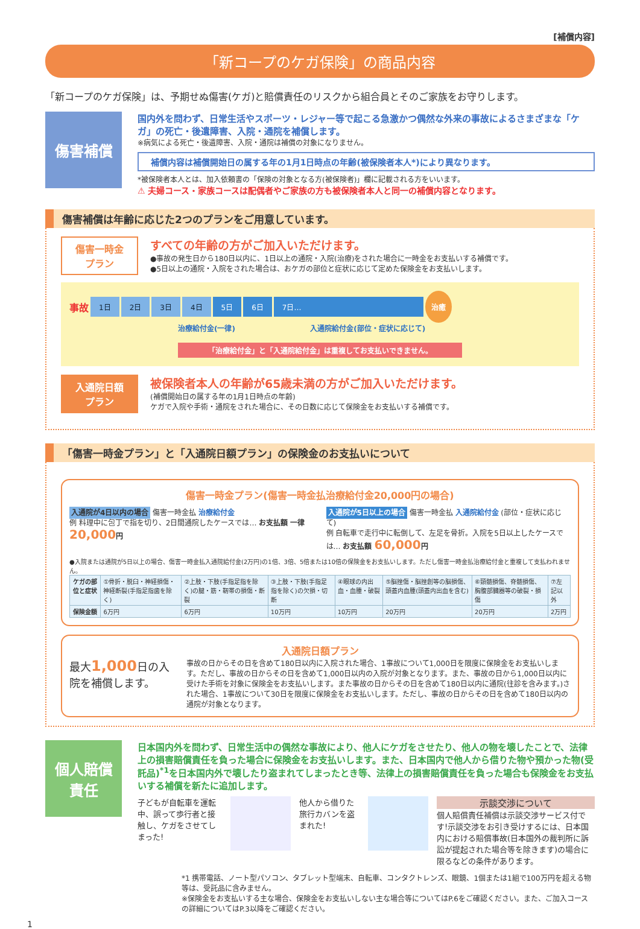[補償内容]
「新コープのケガ保険」の商品内容
「新コープのケガ保険」は、予期せぬ傷害(ケガ)と賠償責任のリスクから組合員とそのご家族をお守りします。
傷害補償
国内外を問わず、日常生活やスポーツ・レジャー等で起こる急激かつ偶然な外来の事故によるさまざまな「ケガ」の死亡・後遺障害、入院・通院を補償します。
※病気による死亡・後遺障害、入院・通院は補償の対象になりません。
補償内容は補償開始日の属する年の1月1日時点の年齢(被保険者本人*)により異なります。
*被保険者本人とは、加入依頼書の「保険の対象となる方(被保険者)」欄に記載される方をいいます。
⚠ 夫婦コース・家族コースは配偶者やご家族の方も被保険者本人と同一の補償内容となります。
傷害補償は年齢に応じた2つのプランをご用意しています。
傷害一時金
プラン
すべての年齢の方がご加入いただけます。
●事故の発生日から180日以内に、1日以上の通院・入院(治療)をされた場合に一時金をお支払いする補償です。
●5日以上の通院・入院をされた場合は、おケガの部位と症状に応じて定めた保険金をお支払いします。
事故 1日 2日 3日 4日 5日 6日 7日… 治癒
治療給付金(一律) 入通院給付金(部位・症状に応じて)
「治療給付金」と「入通院給付金」は重複してお支払いできません。
入通院日額
プラン
被保険者本人の年齢が65歳未満の方がご加入いただけます。
(補償開始日の属する年の1月1日時点の年齢)
ケガで入院や手術・通院をされた場合に、その日数に応じて保険金をお支払いする補償です。
「傷害一時金プラン」と「入通院日額プラン」の保険金のお支払いについて
傷害一時金プラン(傷害一時金払治療給付金20,000円の場合)
入通院が4日以内の場合 傷害一時金払 治療給付金
例 料理中に包丁で指を切り、2日間通院したケースでは… お支払額 一律20,000円
入通院が5日以上の場合 傷害一時金払 入通院給付金 (部位・症状に応じて)
例 自転車で走行中に転倒して、左足を骨折。入院を5日以上したケースでは… お支払額 60,000円
●入院または通院が5日以上の場合、傷害一時金払入通院給付金(2万円)の1倍、3倍、5倍または10倍の保険金をお支払いします。ただし傷害一時金払治療給付金と重複して支払われません。
| ケガの部位と症状 | ①骨折・脱臼・神経損傷・神経断裂(手指足指歯を除く) | ②上肢・下肢(手指足指を除く)の腱・筋・靭帯の損傷・断裂 | ③上肢・下肢(手指足指を除く)の欠損・切断 | ④眼球の内出血・血腫・破裂 | ⑤脳挫傷・脳挫創等の脳損傷、頭蓋内血腫(頭蓋内出血を含む) | ⑥頸髄損傷、脊髄損傷、胸腹部臓器等の破裂・損傷 | ⑦左記以外 |
| 保険金額 | 6万円 | 6万円 | 10万円 | 10万円 | 20万円 | 20万円 | 2万円 |
入通院日額プラン
最大1,000日の入院を補償します。
事故の日からその日を含めて180日以内に入院された場合、1事故について1,000日を限度に保険金をお支払いします。ただし、事故の日からその日を含めて1,000日以内の入院が対象となります。また、事故の日から1,000日以内に受けた手術を対象に保険金をお支払いします。また事故の日からその日を含めて180日以内に通院(往診を含みます。)された場合、1事故について30日を限度に保険金をお支払いします。ただし、事故の日からその日を含めて180日以内の通院が対象となります。
個人賠償
責任
日本国内外を問わず、日常生活中の偶然な事故により、他人にケガをさせたり、他人の物を壊したことで、法律上の損害賠償責任を負った場合に保険金をお支払いします。また、日本国内で他人から借りた物や預かった物(受託品)<sup>*1</sup>を日本国内外で壊したり盗まれてしまったとき等、法律上の損害賠償責任を負った場合も保険金をお支払いする補償を新たに追加します。
子どもが自転車を運転中、誤って歩行者と接触し、ケガをさせてしまった!
他人から借りた旅行カバンを盗まれた!
示談交渉について
個人賠償責任補償は示談交渉サービス付です!示談交渉をお引き受けするには、日本国内における賠償事故(日本国外の裁判所に訴訟が提起された場合等を除きます)の場合に限るなどの条件があります。
*1 携帯電話、ノート型パソコン、タブレット型端末、自転車、コンタクトレンズ、眼鏡、1個または1組で100万円を超える物等は、受託品に含みません。
※保険金をお支払いする主な場合、保険金をお支払いしない主な場合等についてはP.6をご確認ください。また、ご加入コースの詳細についてはP.3以降をご確認ください。
1